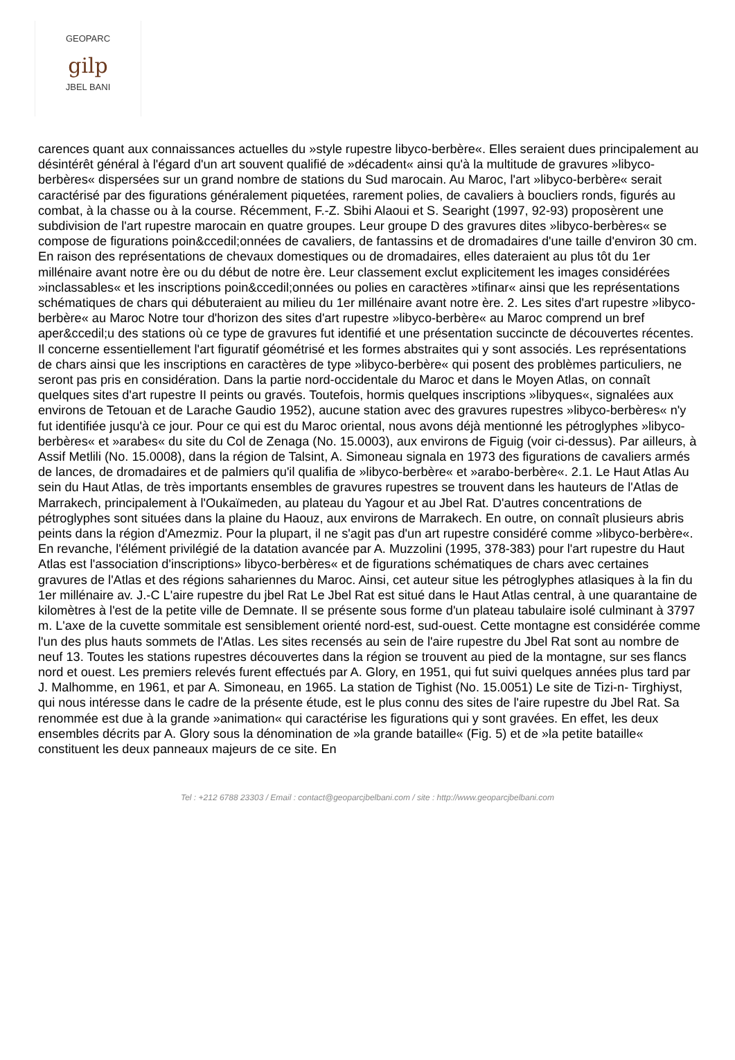GEOPARC
gilp
JBEL BANI
carences quant aux connaissances actuelles du »style rupestre libyco-berbère«. Elles seraient dues principalement au désintérêt général à l'égard d'un art souvent qualifié de »décadent« ainsi qu'à la multitude de gravures »libyco-berbères« dispersées sur un grand nombre de stations du Sud marocain. Au Maroc, l'art »libyco-berbère« serait caractérisé par des figurations généralement piquetées, rarement polies, de cavaliers à boucliers ronds, figurés au combat, à la chasse ou à la course. Récemment, F.-Z. Sbihi Alaoui et S. Searight (1997, 92-93) proposèrent une subdivision de l'art rupestre marocain en quatre groupes. Leur groupe D des gravures dites »libyco-berbères« se compose de figurations poin&ccedil;onnées de cavaliers, de fantassins et de dromadaires d'une taille d'environ 30 cm. En raison des représentations de chevaux domestiques ou de dromadaires, elles dateraient au plus tôt du 1er millénaire avant notre ère ou du début de notre ère. Leur classement exclut explicitement les images considérées »inclassables« et les inscriptions poin&ccedil;onnées ou polies en caractères »tifinar« ainsi que les représentations schématiques de chars qui débuteraient au milieu du 1er millénaire avant notre ère. 2. Les sites d'art rupestre »libyco-berbère« au Maroc Notre tour d'horizon des sites d'art rupestre »libyco-berbère« au Maroc comprend un bref aper&ccedil;u des stations où ce type de gravures fut identifié et une présentation succincte de découvertes récentes. Il concerne essentiellement l'art figuratif géométrisé et les formes abstraites qui y sont associés. Les représentations de chars ainsi que les inscriptions en caractères de type »libyco-berbère« qui posent des problèmes particuliers, ne seront pas pris en considération. Dans la partie nord-occidentale du Maroc et dans le Moyen Atlas, on connaît quelques sites d'art rupestre II peints ou gravés. Toutefois, hormis quelques inscriptions »libyques«, signalées aux environs de Tetouan et de Larache Gaudio 1952), aucune station avec des gravures rupestres »libyco-berbères« n'y fut identifiée jusqu'à ce jour. Pour ce qui est du Maroc oriental, nous avons déjà mentionné les pétroglyphes »libyco-berbères« et »arabes« du site du Col de Zenaga (No. 15.0003), aux environs de Figuig (voir ci-dessus). Par ailleurs, à Assif Metlili (No. 15.0008), dans la région de Talsint, A. Simoneau signala en 1973 des figurations de cavaliers armés de lances, de dromadaires et de palmiers qu'il qualifia de »libyco-berbère« et »arabo-berbère«. 2.1. Le Haut Atlas Au sein du Haut Atlas, de très importants ensembles de gravures rupestres se trouvent dans les hauteurs de l'Atlas de Marrakech, principalement à l'Oukaïmeden, au plateau du Yagour et au Jbel Rat. D'autres concentrations de pétroglyphes sont situées dans la plaine du Haouz, aux environs de Marrakech. En outre, on connaît plusieurs abris peints dans la région d'Amezmiz. Pour la plupart, il ne s'agit pas d'un art rupestre considéré comme »libyco-berbère«. En revanche, l'élément privilégié de la datation avancée par A. Muzzolini (1995, 378-383) pour l'art rupestre du Haut Atlas est l'association d'inscriptions» libyco-berbères« et de figurations schématiques de chars avec certaines gravures de l'Atlas et des régions sahariennes du Maroc. Ainsi, cet auteur situe les pétroglyphes atlasiques à la fin du 1er millénaire av. J.-C L'aire rupestre du jbel Rat Le Jbel Rat est situé dans le Haut Atlas central, à une quarantaine de kilomètres à l'est de la petite ville de Demnate. Il se présente sous forme d'un plateau tabulaire isolé culminant à 3797 m. L'axe de la cuvette sommitale est sensiblement orienté nord-est, sud-ouest. Cette montagne est considérée comme l'un des plus hauts sommets de l'Atlas. Les sites recensés au sein de l'aire rupestre du Jbel Rat sont au nombre de neuf 13. Toutes les stations rupestres découvertes dans la région se trouvent au pied de la montagne, sur ses flancs nord et ouest. Les premiers relevés furent effectués par A. Glory, en 1951, qui fut suivi quelques années plus tard par J. Malhomme, en 1961, et par A. Simoneau, en 1965. La station de Tighist (No. 15.0051) Le site de Tizi-n- Tirghiyst, qui nous intéresse dans le cadre de la présente étude, est le plus connu des sites de l'aire rupestre du Jbel Rat. Sa renommée est due à la grande »animation« qui caractérise les figurations qui y sont gravées. En effet, les deux ensembles décrits par A. Glory sous la dénomination de »la grande bataille« (Fig. 5) et de »la petite bataille« constituent les deux panneaux majeurs de ce site. En
Tel : +212 6788 23303 / Email : contact@geoparcjbelbani.com / site : http://www.geoparcjbelbani.com